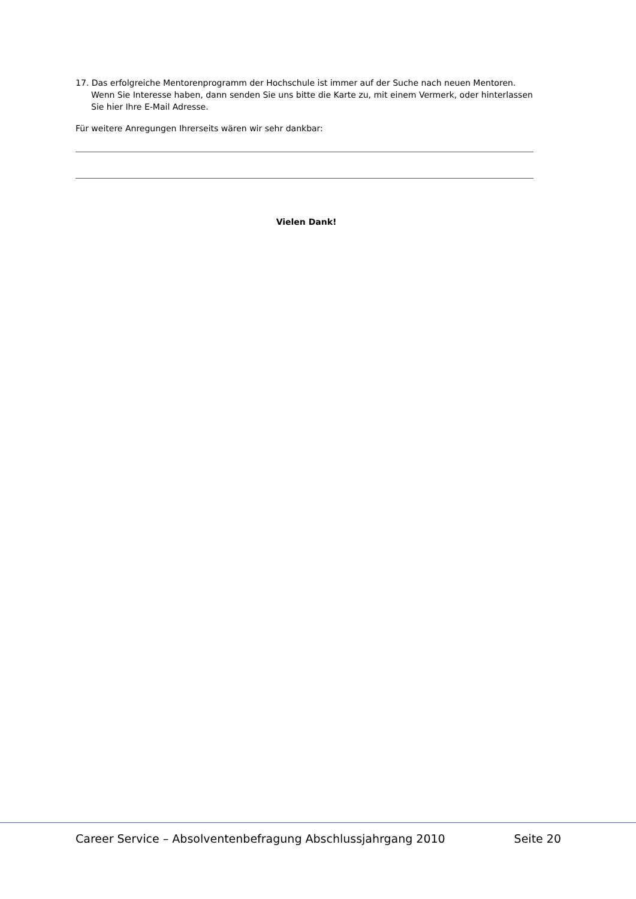17. Das erfolgreiche Mentorenprogramm der Hochschule ist immer auf der Suche nach neuen Mentoren. Wenn Sie Interesse haben, dann senden Sie uns bitte die Karte zu, mit einem Vermerk, oder hinterlassen Sie hier Ihre E-Mail Adresse.
Für weitere Anregungen Ihrerseits wären wir sehr dankbar:
Vielen Dank!
Career Service – Absolventenbefragung Abschlussjahrgang 2010 Seite 20